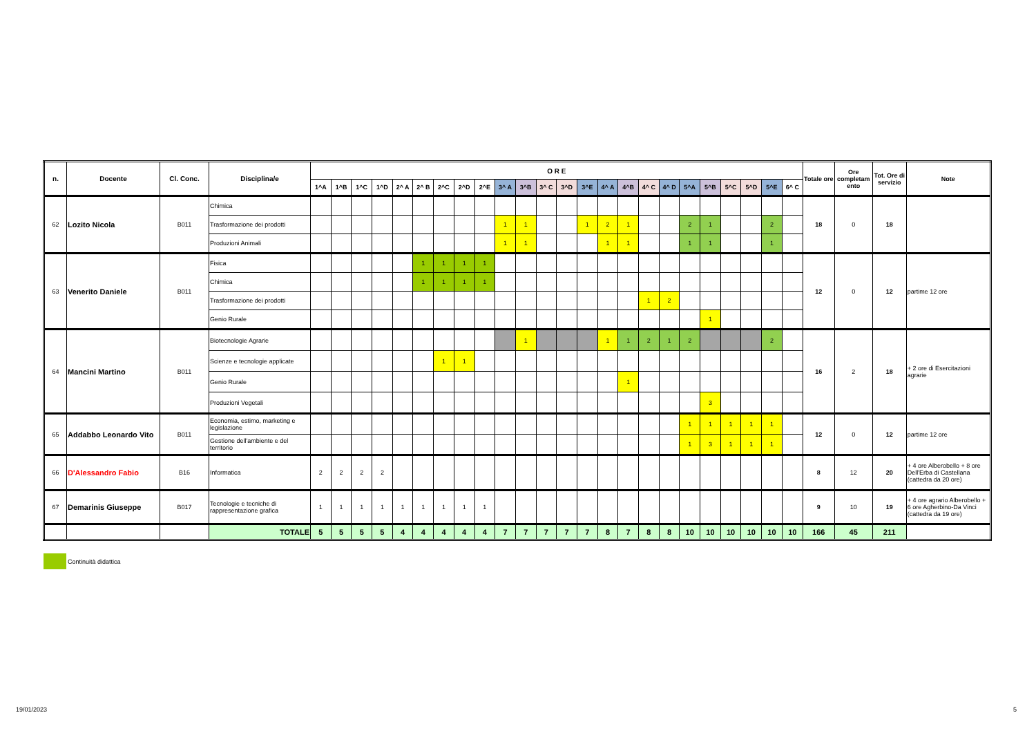| n. | Docente | Cl. Conc. | Disciplina/e | O R E | | | | | | | | | | | | | | | | | | | | | | | | Totale ore | Ore completam ento | Tot. Ore di servizio | Note |
| --- | --- | --- | --- | --- | --- | --- | --- | --- | --- | --- | --- | --- | --- | --- | --- | --- | --- | --- | --- | --- | --- | --- | --- | --- | --- | --- | --- | --- | --- | --- | --- |
| | | | | 1^A | 1^B | 1^C | 1^D | 2^ A | 2^ B | 2^C | 2^D | 2^E | 3^ A | 3^B | 3^ C | 3^D | 3^E | 4^ A | 4^B | 4^ C | 4^ D | 5^A | 5^B | 5^C | 5^D | 5^E | 6^ C | | | | |
| 62 | Lozito Nicola | B011 | Chimica | | | | | | | | | | | | | | | | | | | | | | | | | 18 | 0 | 18 | |
| | | | Trasformazione dei prodotti | | | | | | | | | | 1 | 1 | | | 1 | 2 | 1 | | | 2 | 1 | | | 2 | | | | | |
| | | | Produzioni Animali | | | | | | | | | | 1 | 1 | | | | 1 | 1 | | | 1 | 1 | | | 1 | | | | | |
| 63 | Venerito Daniele | B011 | Fisica | | | | | | 1 | 1 | 1 | 1 | | | | | | | | | | | | | | | | 12 | 0 | 12 | partime 12 ore |
| | | | Chimica | | | | | | 1 | 1 | 1 | 1 | | | | | | | | | | | | | | | | | | | |
| | | | Trasformazione dei prodotti | | | | | | | | | | | | | | | | | 1 | 2 | | | | | | | | | | |
| | | | Genio Rurale | | | | | | | | | | | | | | | | | | | | 1 | | | | | | | | |
| 64 | Mancini Martino | B011 | Biotecnologie Agrarie | | | | | | | | | | | 1 | | | | 1 | 1 | 2 | 1 | 2 | | | | 2 | | 16 | 2 | 18 | + 2 ore di Esercitazioni agrarie |
| | | | Scienze e tecnologie applicate | | | | | | | 1 | 1 | | | | | | | | | | | | | | | | | | | | |
| | | | Genio Rurale | | | | | | | | | | | | | | | | 1 | | | | | | | | | | | | |
| | | | Produzioni Vegetali | | | | | | | | | | | | | | | | | | | | 3 | | | | | | | | |
| 65 | Addabbo Leonardo Vito | B011 | Economia, estimo, marketing e legislazione | | | | | | | | | | | | | | | | | | | 1 | 1 | 1 | 1 | 1 | | 12 | 0 | 12 | partime 12 ore |
| | | | Gestione dell'ambiente e del territorio | | | | | | | | | | | | | | | | | | | 1 | 3 | 1 | 1 | 1 | | | | | |
| 66 | D'Alessandro Fabio | B16 | Informatica | 2 | 2 | 2 | 2 | | | | | | | | | | | | | | | | | | | | | 8 | 12 | 20 | + 4 ore Alberobello + 8 ore Dell'Erba di Castellana (cattedra da 20 ore) |
| 67 | Demarinis Giuseppe | B017 | Tecnologie e tecniche di rappresentazione grafica | 1 | 1 | 1 | 1 | 1 | 1 | 1 | 1 | 1 | | | | | | | | | | | | | | | | 9 | 10 | 19 | + 4 ore agrario Alberobello + 6 ore Agherbino-Da Vinci (cattedra da 19 ore) |
| | | | TOTALE | 5 | 5 | 5 | 5 | 4 | 4 | 4 | 4 | 4 | 7 | 7 | 7 | 7 | 7 | 8 | 7 | 8 | 8 | 10 | 10 | 10 | 10 | 10 | 10 | 166 | 45 | 211 | |
Continuità didattica
19/01/2023 5